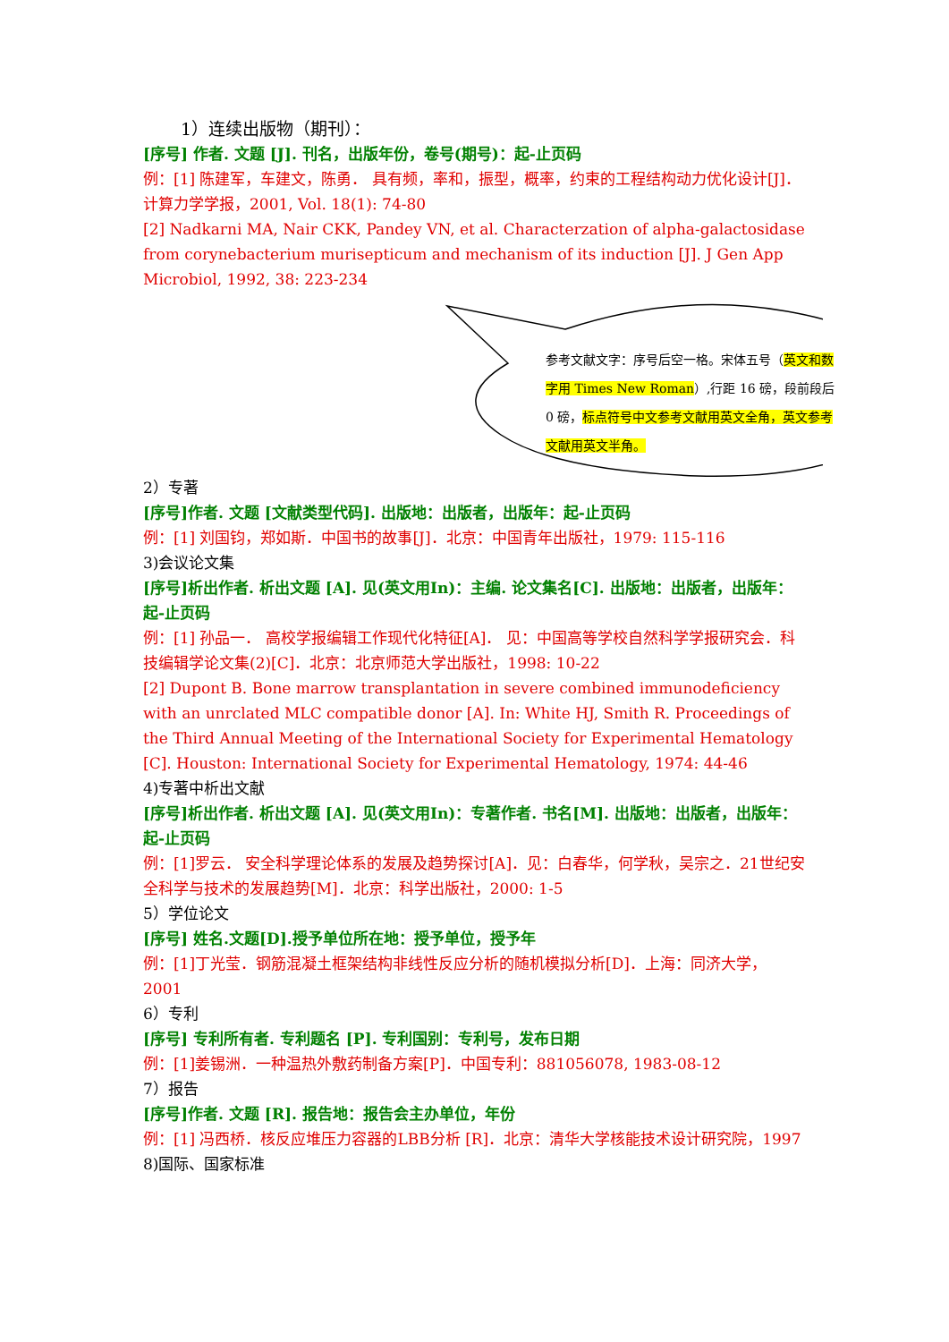1）连续出版物（期刊）：
[序号] 作者. 文题 [J]. 刊名，出版年份，卷号(期号)：起-止页码
例：[1] 陈建军，车建文，陈勇． 具有频，率和，振型，概率，约束的工程结构动力优化设计[J]．计算力学学报，2001, Vol. 18(1): 74-80
[2] Nadkarni MA, Nair CKK, Pandey VN, et al. Characterzation of alpha-galactosidase from corynebacterium murisepticum and mechanism of its induction [J]. J Gen App Microbiol, 1992, 38: 223-234
参考文献文字：序号后空一格。宋体五号（英文和数字用 Times New Roman）,行距 16 磅，段前段后 0 磅，标点符号中文参考文献用英文全角，英文参考文献用英文半角。
2）专著
[序号]作者. 文题 [文献类型代码]. 出版地：出版者，出版年：起-止页码
例：[1] 刘国钧，郑如斯．中国书的故事[J]．北京：中国青年出版社，1979: 115-116
3)会议论文集
[序号]析出作者. 析出文题 [A]. 见(英文用In)：主编. 论文集名[C]. 出版地：出版者，出版年：起-止页码
例：[1] 孙品一． 高校学报编辑工作现代化特征[A]． 见：中国高等学校自然科学学报研究会．科技编辑学论文集(2)[C]．北京：北京师范大学出版社，1998: 10-22
[2] Dupont B. Bone marrow transplantation in severe combined immunodeficiency with an unrclated MLC compatible donor [A]. In: White HJ, Smith R. Proceedings of the Third Annual Meeting of the International Society for Experimental Hematology [C]. Houston: International Society for Experimental Hematology, 1974: 44-46
4)专著中析出文献
[序号]析出作者. 析出文题 [A]. 见(英文用In)：专著作者. 书名[M]. 出版地：出版者，出版年：起-止页码
例：[1]罗云． 安全科学理论体系的发展及趋势探讨[A]．见：白春华，何学秋，吴宗之．21世纪安全科学与技术的发展趋势[M]．北京：科学出版社，2000: 1-5
5）学位论文
[序号] 姓名.文题[D].授予单位所在地：授予单位，授予年
例：[1]丁光莹．钢筋混凝土框架结构非线性反应分析的随机模拟分析[D]．上海：同济大学，2001
6）专利
[序号] 专利所有者. 专利题名 [P]. 专利国别：专利号，发布日期
例：[1]姜锡洲．一种温热外敷药制备方案[P]．中国专利：881056078, 1983-08-12
7）报告
[序号]作者. 文题 [R]. 报告地：报告会主办单位，年份
例：[1] 冯西桥．核反应堆压力容器的LBB分析 [R]．北京：清华大学核能技术设计研究院，1997
8)国际、国家标准